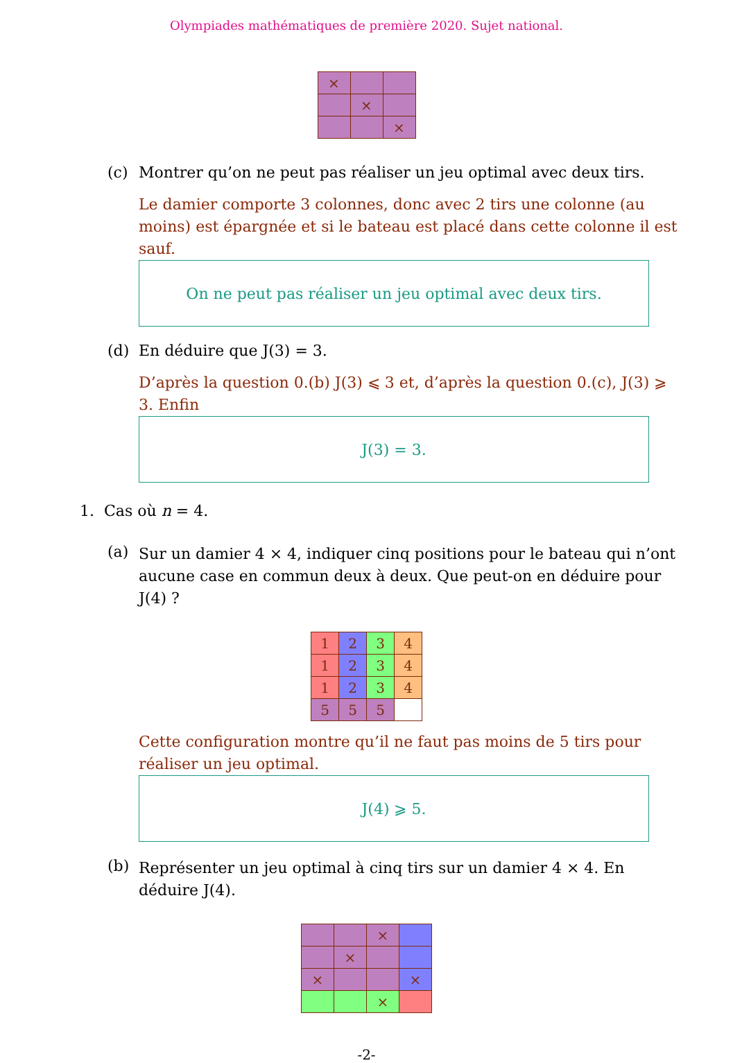Olympiades mathématiques de première 2020. Sujet national.
| × | | |
| | × | |
| | | × |
(c) Montrer qu’on ne peut pas réaliser un jeu optimal avec deux tirs.
Le damier comporte 3 colonnes, donc avec 2 tirs une colonne (au moins) est épargnée et si le bateau est placé dans cette colonne il est sauf.
On ne peut pas réaliser un jeu optimal avec deux tirs.
(d) En déduire que J(3) = 3.
D’après la question 0.(b) J(3) ⩽ 3 et, d’après la question 0.(c), J(3) ⩾ 3. Enfin
J(3) = 3.
1. Cas où n = 4.
(a) Sur un damier 4 × 4, indiquer cinq positions pour le bateau qui n’ont aucune case en commun deux à deux. Que peut-on en déduire pour J(4) ?
| 1 | 2 | 3 | 4 |
| 1 | 2 | 3 | 4 |
| 1 | 2 | 3 | 4 |
| 5 | 5 | 5 | |
Cette configuration montre qu’il ne faut pas moins de 5 tirs pour réaliser un jeu optimal.
J(4) ⩾ 5.
(b) Représenter un jeu optimal à cinq tirs sur un damier 4 × 4. En déduire J(4).
| | | × | |
| | × | | |
| × | | | × |
| | | × | |
-2-